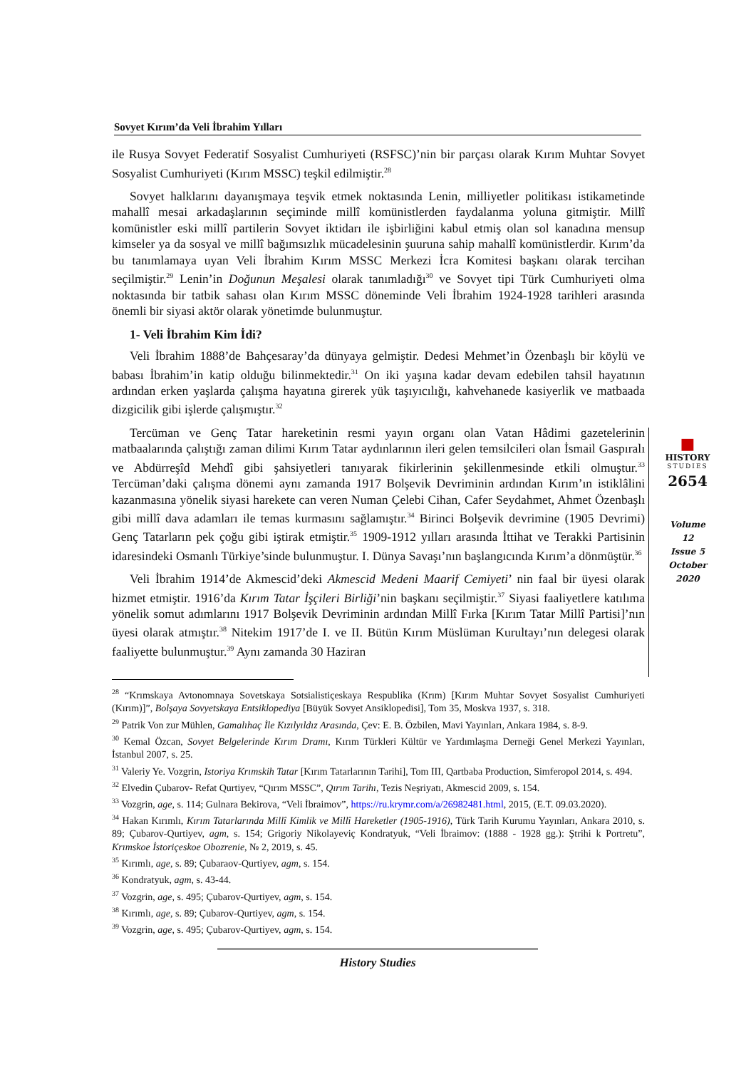Sovyet Kırım’da Veli İbrahim Yılları
■
HISTORY
STUDIES
2654
Volume 12
Issue 5
October
2020
ile Rusya Sovyet Federatif Sosyalist Cumhuriyeti (RSFSC)’nin bir parçası olarak Kırım Muhtar Sovyet Sosyalist Cumhuriyeti (Kırım MSSC) teşkil edilmiştir.<sup>28</sup>
Sovyet halklarını dayanışmaya teşvik etmek noktasında Lenin, milliyetler politikası istikametinde mahallî mesai arkadaşlarının seçiminde millî komünistlerden faydalanma yoluna gitmiştir. Millî komünistler eski millî partilerin Sovyet iktidarı ile işbirliğini kabul etmiş olan sol kanadına mensup kimseler ya da sosyal ve millî bağımsızlık mücadelesinin şuuruna sahip mahallî komünistlerdir. Kırım’da bu tanımlamaya uyan Veli İbrahim Kırım MSSC Merkezi İcra Komitesi başkanı olarak tercihan seçilmiştir.<sup>29</sup> Lenin’in Doğunun Meşalesi olarak tanımladığı<sup>30</sup> ve Sovyet tipi Türk Cumhuriyeti olma noktasında bir tatbik sahası olan Kırım MSSC döneminde Veli İbrahim 1924-1928 tarihleri arasında önemli bir siyasi aktör olarak yönetimde bulunmuştur.
1- Veli İbrahim Kim İdi?
Veli İbrahim 1888’de Bahçesaray’da dünyaya gelmiştir. Dedesi Mehmet’in Özenbaşlı bir köylü ve babası İbrahim’in katip olduğu bilinmektedir.<sup>31</sup> On iki yaşına kadar devam edebilen tahsil hayatının ardından erken yaşlarda çalışma hayatına girerek yük taşıyıcılığı, kahvehanede kasiyerlik ve matbaada dizgicilik gibi işlerde çalışmıştır.<sup>32</sup>
Tercüman ve Genç Tatar hareketinin resmi yayın organı olan Vatan Hâdimi gazetelerinin matbaalarında çalıştığı zaman dilimi Kırım Tatar aydınlarının ileri gelen temsilcileri olan İsmail Gaspıralı ve Abdürreşîd Mehdî gibi şahsiyetleri tanıyarak fikirlerinin şekillenmesinde etkili olmuştur.<sup>33</sup> Tercüman’daki çalışma dönemi aynı zamanda 1917 Bolşevik Devriminin ardından Kırım’ın istiklâlini kazanmasına yönelik siyasi harekete can veren Numan Çelebi Cihan, Cafer Seydahmet, Ahmet Özenbaşlı gibi millî dava adamları ile temas kurmasını sağlamıştır.<sup>34</sup> Birinci Bolşevik devrimine (1905 Devrimi) Genç Tatarların pek çoğu gibi iştirak etmiştir.<sup>35</sup> 1909-1912 yılları arasında İttihat ve Terakki Partisinin idaresindeki Osmanlı Türkiye’sinde bulunmuştur. I. Dünya Savaşı’nın başlangıcında Kırım’a dönmüştür.<sup>36</sup>
Veli İbrahim 1914’de Akmescid’deki Akmescid Medeni Maarif Cemiyeti’ nin faal bir üyesi olarak hizmet etmiştir. 1916’da Kırım Tatar İşçileri Birliği’nin başkanı seçilmiştir.<sup>37</sup> Siyasi faaliyetlere katılıma yönelik somut adımlarını 1917 Bolşevik Devriminin ardından Millî Fırka [Kırım Tatar Millî Partisi]’nın üyesi olarak atmıştır.<sup>38</sup> Nitekim 1917’de I. ve II. Bütün Kırım Müslüman Kurultayı’nın delegesi olarak faaliyette bulunmuştur.<sup>39</sup> Aynı zamanda 30 Haziran
<sup>28</sup> “Krımskaya Avtonomnaya Sovetskaya Sotsialistiçeskaya Respublika (Krım) [Kırım Muhtar Sovyet Sosyalist Cumhuriyeti (Kırım)]”, Bolşaya Sovyetskaya Entsiklopediya [Büyük Sovyet Ansiklopedisi], Tom 35, Moskva 1937, s. 318.
<sup>29</sup> Patrik Von zur Mühlen, Gamalıhaç İle Kızılyıldız Arasında, Çev: E. B. Özbilen, Mavi Yayınları, Ankara 1984, s. 8-9.
<sup>30</sup> Kemal Özcan, Sovyet Belgelerinde Kırım Dramı, Kırım Türkleri Kültür ve Yardımlaşma Derneği Genel Merkezi Yayınları, İstanbul 2007, s. 25.
<sup>31</sup> Valeriy Ye. Vozgrin, Istoriya Krımskih Tatar [Kırım Tatarlarının Tarihi], Tom III, Qartbaba Production, Simferopol 2014, s. 494.
<sup>32</sup> Elvedin Çubarov- Refat Qurtiyev, “Qırım MSSC”, Qırım Tarihı, Tezis Neşriyatı, Akmescid 2009, s. 154.
<sup>33</sup> Vozgrin, age, s. 114; Gulnara Bekirova, “Veli İbraimov”, https://ru.krymr.com/a/26982481.html, 2015, (E.T. 09.03.2020).
<sup>34</sup> Hakan Kırımlı, Kırım Tatarlarında Millî Kimlik ve Millî Hareketler (1905-1916), Türk Tarih Kurumu Yayınları, Ankara 2010, s. 89; Çubarov-Qurtiyev, agm, s. 154; Grigoriy Nikolayeviç Kondratyuk, “Veli İbraimov: (1888 - 1928 gg.): Ştrihi k Portretu”, Krımskoe İstoriçeskoe Obozrenie, № 2, 2019, s. 45.
<sup>35</sup> Kırımlı, age, s. 89; Çubaraov-Qurtiyev, agm, s. 154.
<sup>36</sup> Kondratyuk, agm, s. 43-44.
<sup>37</sup> Vozgrin, age, s. 495; Çubarov-Qurtiyev, agm, s. 154.
<sup>38</sup> Kırımlı, age, s. 89; Çubarov-Qurtiyev, agm, s. 154.
<sup>39</sup> Vozgrin, age, s. 495; Çubarov-Qurtiyev, agm, s. 154.
History Studies